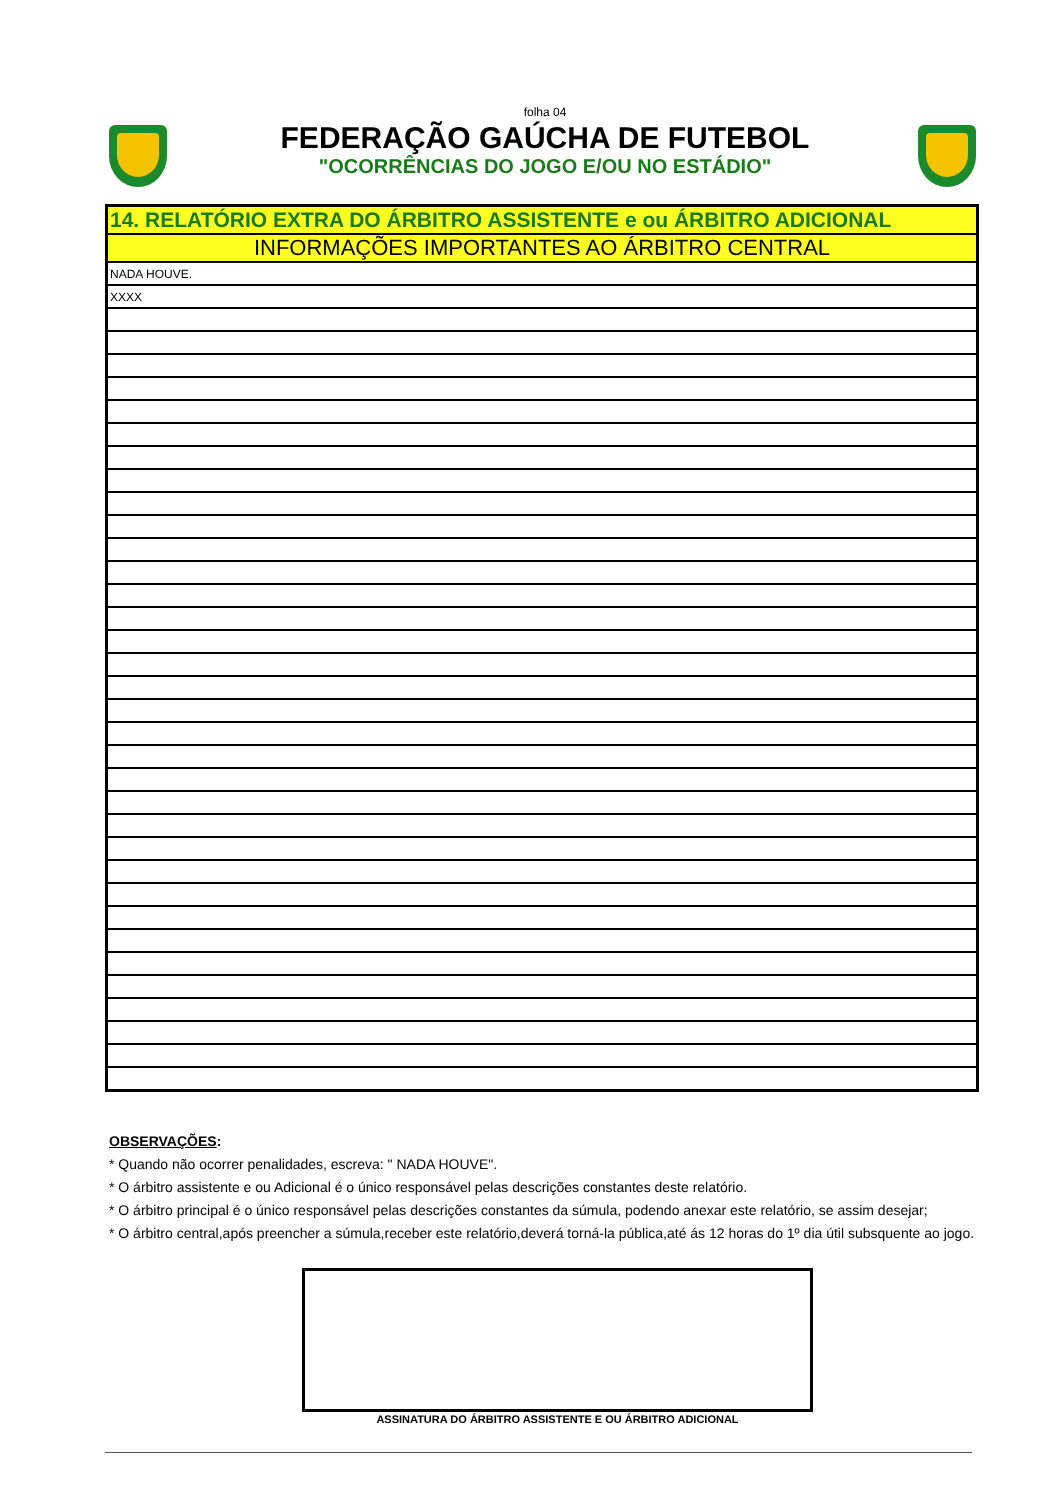folha 04
FEDERAÇÃO GAÚCHA DE FUTEBOL
"OCORRÊNCIAS DO JOGO E/OU NO ESTÁDIO"
| 14. RELATÓRIO EXTRA DO ÁRBITRO ASSISTENTE e ou ÁRBITRO ADICIONAL |
| INFORMAÇÕES IMPORTANTES AO ÁRBITRO CENTRAL |
| NADA HOUVE. |
| XXXX |
OBSERVAÇÕES:
* Quando não ocorrer penalidades, escreva: " NADA HOUVE".
* O árbitro assistente e ou Adicional é o único responsável pelas descrições constantes deste relatório.
* O árbitro principal é o único responsável pelas descrições constantes da súmula, podendo anexar este relatório, se assim desejar;
* O árbitro central,após preencher a súmula,receber este relatório,deverá torná-la pública,até ás 12 horas do 1º dia útil subsquente ao jogo.
ASSINATURA DO ÁRBITRO ASSISTENTE E OU ÁRBITRO ADICIONAL